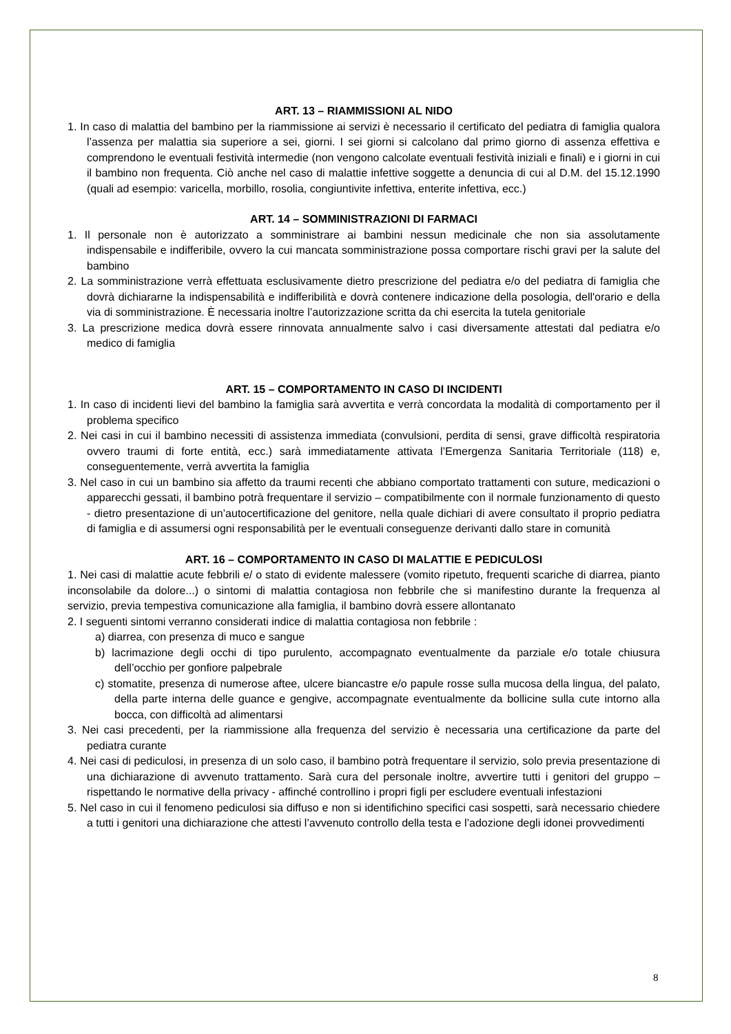ART. 13 – RIAMMISSIONI AL NIDO
1. In caso di malattia del bambino per la riammissione ai servizi è necessario il certificato del pediatra di famiglia qualora l’assenza per malattia sia superiore a sei, giorni. I sei giorni si calcolano dal primo giorno di assenza effettiva e comprendono le eventuali festività intermedie (non vengono calcolate eventuali festività iniziali e finali) e i giorni in cui il bambino non frequenta. Ciò anche nel caso di malattie infettive soggette a denuncia di cui al D.M. del 15.12.1990 (quali ad esempio: varicella, morbillo, rosolia, congiuntivite infettiva, enterite infettiva, ecc.)
ART. 14 – SOMMINISTRAZIONI DI FARMACI
1. Il personale non è autorizzato a somministrare ai bambini nessun medicinale che non sia assolutamente indispensabile e indifferibile, ovvero la cui mancata somministrazione possa comportare rischi gravi per la salute del bambino
2. La somministrazione verrà effettuata esclusivamente dietro prescrizione del pediatra e/o del pediatra di famiglia che dovrà dichiararne la indispensabilità e indifferibilità e dovrà contenere indicazione della posologia, dell'orario e della via di somministrazione. È necessaria inoltre l’autorizzazione scritta da chi esercita la tutela genitoriale
3. La prescrizione medica dovrà essere rinnovata annualmente salvo i casi diversamente attestati dal pediatra e/o medico di famiglia
ART. 15 – COMPORTAMENTO IN CASO DI INCIDENTI
1. In caso di incidenti lievi del bambino la famiglia sarà avvertita e verrà concordata la modalità di comportamento per il problema specifico
2. Nei casi in cui il bambino necessiti di assistenza immediata (convulsioni, perdita di sensi, grave difficoltà respiratoria ovvero traumi di forte entità, ecc.) sarà immediatamente attivata l’Emergenza Sanitaria Territoriale (118) e, conseguentemente, verrà avvertita la famiglia
3. Nel caso in cui un bambino sia affetto da traumi recenti che abbiano comportato trattamenti con suture, medicazioni o apparecchi gessati, il bambino potrà frequentare il servizio – compatibilmente con il normale funzionamento di questo - dietro presentazione di un’autocertificazione del genitore, nella quale dichiari di avere consultato il proprio pediatra di famiglia e di assumersi ogni responsabilità per le eventuali conseguenze derivanti dallo stare in comunità
ART. 16 – COMPORTAMENTO IN CASO DI MALATTIE E PEDICULOSI
1. Nei casi di malattie acute febbrili e/ o stato di evidente malessere (vomito ripetuto, frequenti scariche di diarrea, pianto inconsolabile da dolore...) o sintomi di malattia contagiosa non febbrile che si manifestino durante la frequenza al servizio, previa tempestiva comunicazione alla famiglia, il bambino dovrà essere allontanato
2. I seguenti sintomi verranno considerati indice di malattia contagiosa non febbrile :
a) diarrea, con presenza di muco e sangue
b) lacrimazione degli occhi di tipo purulento, accompagnato eventualmente da parziale e/o totale chiusura dell’occhio per gonfiore palpebrale
c) stomatite, presenza di numerose aftee, ulcere biancastre e/o papule rosse sulla mucosa della lingua, del palato, della parte interna delle guance e gengive, accompagnate eventualmente da bollicine sulla cute intorno alla bocca, con difficoltà ad alimentarsi
3. Nei casi precedenti, per la riammissione alla frequenza del servizio è necessaria una certificazione da parte del pediatra curante
4. Nei casi di pediculosi, in presenza di un solo caso, il bambino potrà frequentare il servizio, solo previa presentazione di una dichiarazione di avvenuto trattamento. Sarà cura del personale inoltre, avvertire tutti i genitori del gruppo – rispettando le normative della privacy - affinché controllino i propri figli per escludere eventuali infestazioni
5. Nel caso in cui il fenomeno pediculosi sia diffuso e non si identifichino specifici casi sospetti, sarà necessario chiedere a tutti i genitori una dichiarazione che attesti l’avvenuto controllo della testa e l’adozione degli idonei provvedimenti
8